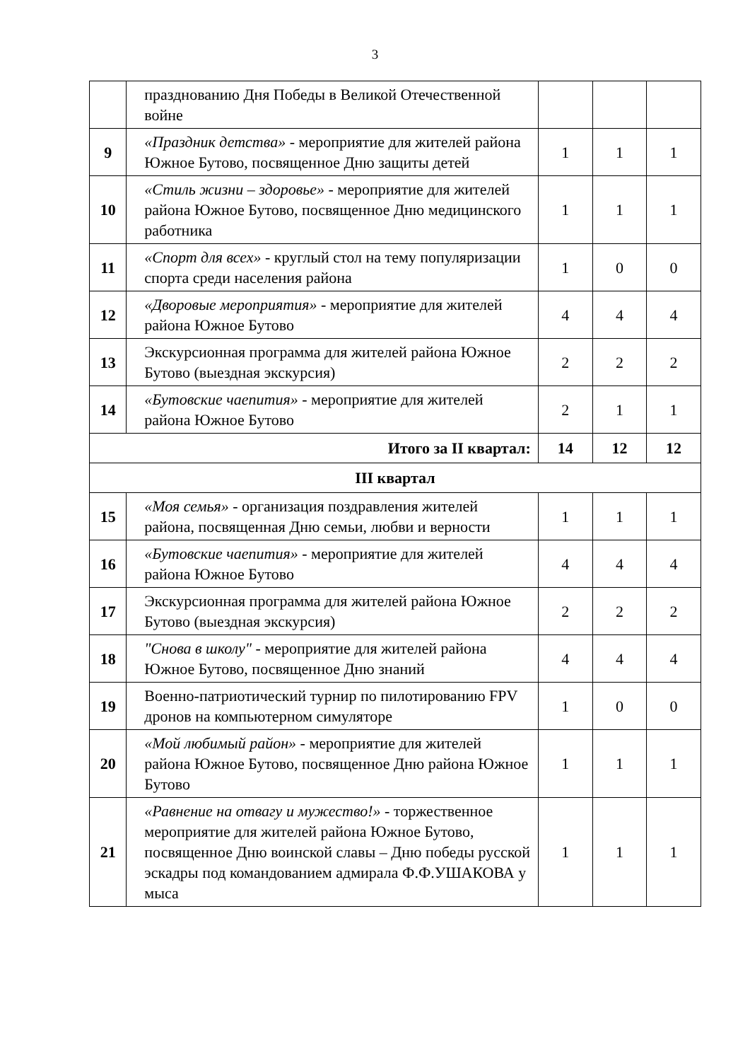3
| | празднованию Дня Победы в Великой Отечественной войне | | | |
| 9 | «Праздник детства» - мероприятие для жителей района Южное Бутово, посвященное Дню защиты детей | 1 | 1 | 1 |
| 10 | «Стиль жизни – здоровье» - мероприятие для жителей района Южное Бутово, посвященное Дню медицинского работника | 1 | 1 | 1 |
| 11 | «Спорт для всех» - круглый стол на тему популяризации спорта среди населения района | 1 | 0 | 0 |
| 12 | «Дворовые мероприятия» - мероприятие для жителей района Южное Бутово | 4 | 4 | 4 |
| 13 | Экскурсионная программа для жителей района Южное Бутово (выездная экскурсия) | 2 | 2 | 2 |
| 14 | «Бутовские чаепития» - мероприятие для жителей района Южное Бутово | 2 | 1 | 1 |
| Итого за II квартал: | | 14 | 12 | 12 |
| III квартал | | | | |
| 15 | «Моя семья» - организация поздравления жителей района, посвященная Дню семьи, любви и верности | 1 | 1 | 1 |
| 16 | «Бутовские чаепития» - мероприятие для жителей района Южное Бутово | 4 | 4 | 4 |
| 17 | Экскурсионная программа для жителей района Южное Бутово (выездная экскурсия) | 2 | 2 | 2 |
| 18 | "Снова в школу" - мероприятие для жителей района Южное Бутово, посвященное Дню знаний | 4 | 4 | 4 |
| 19 | Военно-патриотический турнир по пилотированию FPV дронов на компьютерном симуляторе | 1 | 0 | 0 |
| 20 | «Мой любимый район» - мероприятие для жителей района Южное Бутово, посвященное Дню района Южное Бутово | 1 | 1 | 1 |
| 21 | «Равнение на отвагу и мужество!» - торжественное мероприятие для жителей района Южное Бутово, посвященное Дню воинской славы – Дню победы русской эскадры под командованием адмирала Ф.Ф.УШАКОВА у мыса | 1 | 1 | 1 |